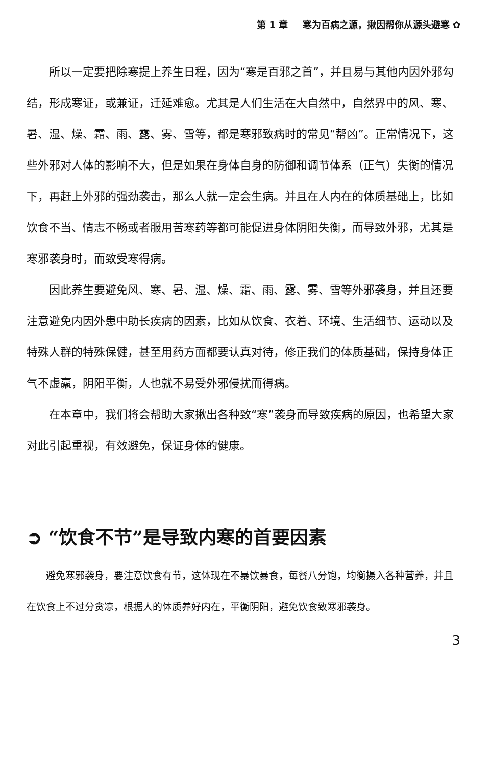第 1 章 寒为百病之源，揪因帮你从源头避寒 ✿
所以一定要把除寒提上养生日程，因为“寒是百邪之首”，并且易与其他内因外邪勾结，形成寒证，或兼证，迁延难愈。尤其是人们生活在大自然中，自然界中的风、寒、暑、湿、燥、霜、雨、露、雾、雪等，都是寒邪致病时的常见“帮凶”。正常情况下，这些外邪对人体的影响不大，但是如果在身体自身的防御和调节体系（正气）失衡的情况下，再赶上外邪的强劲袭击，那么人就一定会生病。并且在人内在的体质基础上，比如饮食不当、情志不畅或者服用苦寒药等都可能促进身体阴阳失衡，而导致外邪，尤其是寒邪袭身时，而致受寒得病。
因此养生要避免风、寒、暑、湿、燥、霜、雨、露、雾、雪等外邪袭身，并且还要注意避免内因外患中助长疾病的因素，比如从饮食、衣着、环境、生活细节、运动以及特殊人群的特殊保健，甚至用药方面都要认真对待，修正我们的体质基础，保持身体正气不虚羸，阴阳平衡，人也就不易受外邪侵扰而得病。
在本章中，我们将会帮助大家揪出各种致“寒”袭身而导致疾病的原因，也希望大家对此引起重视，有效避免，保证身体的健康。
➲ “饮食不节”是导致内寒的首要因素
避免寒邪袭身，要注意饮食有节，这体现在不暴饮暴食，每餐八分饱，均衡摄入各种营养，并且在饮食上不过分贪凉，根据人的体质养好内在，平衡阴阳，避免饮食致寒邪袭身。
3